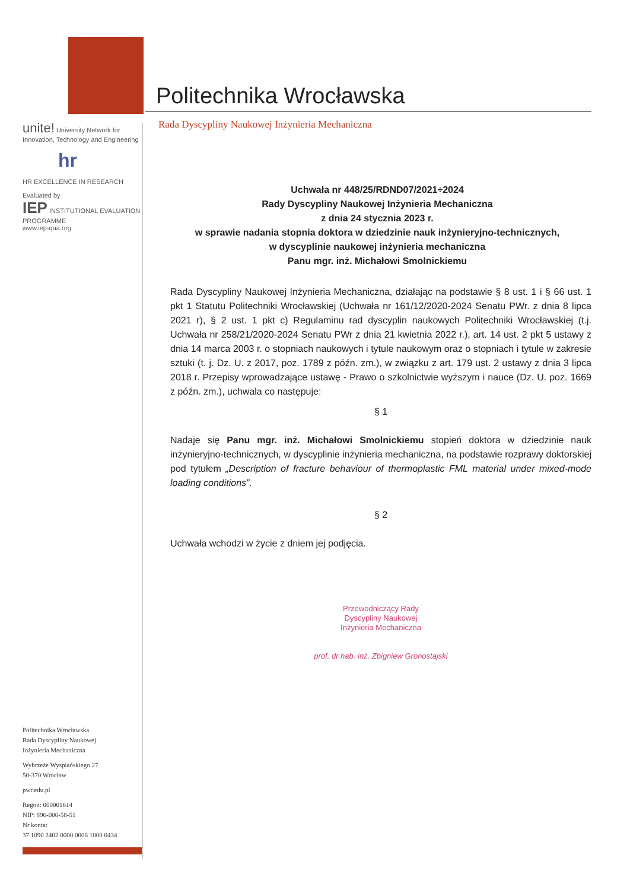unite! University Network for Innovation, Technology and Engineering
hr
HR EXCELLENCE IN RESEARCH
Evaluated by
IEP INSTITUTIONAL EVALUATION PROGRAMME
www.iep-qaa.org
Politechnika Wrocławska
Rada Dyscypliny Naukowej
Inżynieria Mechaniczna
Wybrzeże Wyspiańskiego 27
50-370 Wrocław
pwr.edu.pl
Regon: 000001614
NIP: 896-000-58-51
Nr konta:
37 1090 2402 0000 0006 1000 0434
Politechnika Wrocławska
Rada Dyscypliny Naukowej Inżynieria Mechaniczna
Uchwała nr 448/25/RDND07/2021÷2024
Rady Dyscypliny Naukowej Inżynieria Mechaniczna
z dnia 24 stycznia 2023 r.
w sprawie nadania stopnia doktora w dziedzinie nauk inżynieryjno-technicznych,
w dyscyplinie naukowej inżynieria mechaniczna
Panu mgr. inż. Michałowi Smolnickiemu
Rada Dyscypliny Naukowej Inżynieria Mechaniczna, działając na podstawie § 8 ust. 1 i § 66 ust. 1 pkt 1 Statutu Politechniki Wrocławskiej (Uchwała nr 161/12/2020-2024 Senatu PWr. z dnia 8 lipca 2021 r), § 2 ust. 1 pkt c) Regulaminu rad dyscyplin naukowych Politechniki Wrocławskiej (t.j. Uchwała nr 258/21/2020-2024 Senatu PWr z dnia 21 kwietnia 2022 r.), art. 14 ust. 2 pkt 5 ustawy z dnia 14 marca 2003 r. o stopniach naukowych i tytule naukowym oraz o stopniach i tytule w zakresie sztuki (t. j. Dz. U. z 2017, poz. 1789 z późn. zm.), w związku z art. 179 ust. 2 ustawy z dnia 3 lipca 2018 r. Przepisy wprowadzające ustawę - Prawo o szkolnictwie wyższym i nauce (Dz. U. poz. 1669 z późn. zm.), uchwala co następuje:
§ 1
Nadaje się Panu mgr. inż. Michałowi Smolnickiemu stopień doktora w dziedzinie nauk inżynieryjno-technicznych, w dyscyplinie inżynieria mechaniczna, na podstawie rozprawy doktorskiej pod tytułem „Description of fracture behaviour of thermoplastic FML material under mixed-mode loading conditions”.
§ 2
Uchwała wchodzi w życie z dniem jej podjęcia.
Przewodniczący Rady
Dyscypliny Naukowej
Inżynieria Mechaniczna
prof. dr hab. inż. Zbigniew Gronostajski